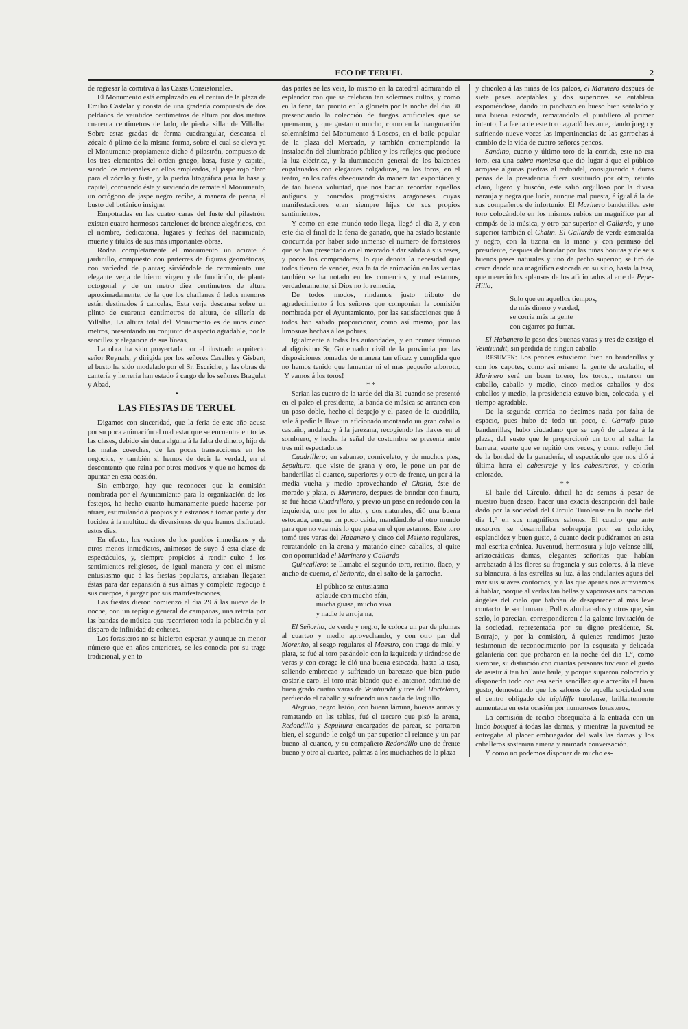ECO DE TERUEL 2
de regresar la comitiva á las Casas Consistoriales.
El Monumento está emplazado en el centro de la plaza de Emilio Castelar y consta de una gradería compuesta de dos peldaños de veintidos centímetros de altura por dos metros cuarenta centímetros de lado, de piedra sillar de Villalba. Sobre estas gradas de forma cuadrangular, descansa el zócalo ó plinto de la misma forma, sobre el cual se eleva ya el Monumento propiamente dicho ó pilastrón, compuesto de los tres elementos del orden griego, basa, fuste y capitel, siendo los materiales en ellos empleados, el jaspe rojo claro para el zócalo y fuste, y la piedra litográfica para la basa y capitel, coronando éste y sirviendo de remate al Monumento, un octógono de jaspe negro recibe, á manera de peana, el busto del botánico insigne.
Empotradas en las cuatro caras del fuste del pilastrón, existen cuatro hermosos cartelones de bronce alegóricos, con el nombre, dedicatoria, lugares y fechas del nacimiento, muerte y títulos de sus más importantes obras.
Rodea completamente el monumento un acirate ó jardinillo, compuesto con parterres de figuras geométricas, con variedad de plantas; sirviéndole de cerramiento una elegante verja de hierro virgen y de fundición, de planta octogonal y de un metro diez centímetros de altura aproximadamente, de la que los chaflanes ó lados menores están destinados á cancelas. Esta verja descansa sobre un plinto de cuarenta centímetros de altura, de sillería de Villalba. La altura total del Monumento es de unos cinco metros, presentando un conjunto de aspecto agradable, por la sencillez y elegancia de sus líneas.
La obra ha sido proyectada por el ilustrado arquitecto señor Reynals, y dirigida por los señores Caselles y Gisbert; el busto ha sido modelado por el Sr. Escriche, y las obras de cantería y herrería han estado á cargo de los señores Bragulat y Abad.
———•———
LAS FIESTAS DE TERUEL
Digamos con sinceridad, que la feria de este año acusa por su poca animación el mal estar que se encuentra en todas las clases, debido sin duda alguna á la falta de dinero, hijo de las malas cosechas, de las pocas transacciones en los negocios, y también si hemos de decir la verdad, en el descontento que reina por otros motivos y que no hemos de apuntar en esta ocasión.
Sin embargo, hay que reconocer que la comisión nombrada por el Ayuntamiento para la organización de los festejos, ha hecho cuanto humanamente puede hacerse por atraer, estimulando á propios y á estraños á tomar parte y dar lucidez á la multitud de diversiones de que hemos disfrutado estos dias.
En efecto, los vecinos de los pueblos inmediatos y de otros menos inmediatos, animosos de suyo á esta clase de espectáculos, y, siempre propicios á rendir culto á los sentimientos religiosos, de igual manera y con el mismo entusiasmo que á las fiestas populares, ansiaban llegasen éstas para dar espansión á sus almas y completo regocijo á sus cuerpos, á juzgar por sus manifestaciones.
Las fiestas dieron comienzo el dia 29 á las nueve de la noche, con un repique general de campanas, una retreta por las bandas de música que recorrieron toda la población y el disparo de infinidad de cohetes.
Los forasteros no se hicieron esperar, y aunque en menor número que en años anteriores, se les conocia por su trage tradicional, y en to-
das partes se les veia, lo mismo en la catedral admirando el esplendor con que se celebran tan solemnes cultos, y como en la feria, tan pronto en la glorieta por la noche del dia 30 presenciando la colección de fuegos artificiales que se quemaron, y que gustaron mucho, como en la inauguración solemnísima del Monumento á Loscos, en el baile popular de la plaza del Mercado, y también contemplando la instalación del alumbrado público y los reflejos que produce la luz eléctrica, y la iluminación general de los balcones engalanados con elegantes colgaduras, en los toros, en el teatro, en los cafés obsequiando da manera tan expontánea y de tan buena voluntad, que nos hacian recordar aquellos antiguos y honrados progresistas aragoneses cuyas manifestaciones eran siempre hijas de sus propios sentimientos.
Y como en este mundo todo llega, llegó el dia 3, y con este dia el final de la feria de ganado, que ha estado bastante concurrida por haber sido inmenso el numero de forasteros que se han presentado en el mercado á dar salida á sus reses, y pocos los compradores, lo que denota la necesidad que todos tienen de vender, esta falta de animación en las ventas también se ha notado en los comercios, y mal estamos, verdaderamente, si Dios no lo remedia.
De todos modos, rindamos justo tributo de agradecimiento á los señores que componian la comisión nombrada por el Ayuntamiento, por las satisfacciones que á todos han sabido proporcionar, como así mismo, por las limosnas hechas á los pobres.
Igualmente á todas las autoridades, y en primer término al dignísimo Sr. Gobernador civil de la provincia por las disposiciones tomadas de manera tan eficaz y cumplida que no hemos tenido que lamentar ni el mas pequeño alboroto. ¡Y vamos á los toros!
* *
Serian las cuatro de la tarde del dia 31 cuando se presentó en el palco el presidente, la banda de música se arranca con un paso doble, hecho el despejo y el paseo de la cuadrilla, sale á pedir la llave un aficionado montando un gran caballo castaño, andaluz y á la jerezana, recogiendo las llaves en el sombrero, y hecha la señal de costumbre se presenta ante tres mil espectadores
Cuadrillero: en sabanao, corniveleto, y de muchos pies, Sepultura, que viste de grana y oro, le pone un par de banderillas al cuarteo, superiores y otro de frente, un par á la media vuelta y medio aprovechando el Chatin, éste de morado y plata, el Marinero, despues de brindar con finura, se fué hacia Cuadrillero, y previo un pase en redondo con la izquierda, uno por lo alto, y dos naturales, dió una buena estocada, aunque un poco caida, mandándolo al otro mundo para que no vea más lo que pasa en el que estamos. Este toro tomó tres varas del Habanero y cinco del Meleno regulares, retratandolo en la arena y matando cinco caballos, al quite con oportunidad el Marinero y Gallardo
Quincallero: se llamaba el segundo toro, retinto, flaco, y ancho de cuerno, el Señorito, da el salto de la garrocha.
El público se entusiasma
aplaude con mucho afán,
mucha guasa, mucho viva
y nadie le arroja na.
El Señorito, de verde y negro, le coloca un par de plumas al cuarteo y medio aprovechando, y con otro par del Morenito, al sesgo regulares el Maestro, con trage de miel y plata, se fué al toro pasándolo con la izquierda y tirándose de veras y con corage le dió una buena estocada, hasta la tasa, saliendo embrocao y sufriendo un baretazo que bien pudo costarle caro. El toro más blando que el anterior, admitió de buen grado cuatro varas de Veintiundit y tres del Hortelano, perdiendo el caballo y sufriendo una caida de laiguillo.
Alegrito, negro listón, con buena lámina, buenas armas y rematando en las tablas, fué el tercero que pisó la arena, Redondillo y Sepultura encargados de parear, se portaron bien, el segundo le colgó un par superior al relance y un par bueno al cuarteo, y su compañero Redondillo uno de frente bueno y otro al cuarteo, palmas á los muchachos de la plaza
y chicoleo á las niñas de los palcos, el Marinero despues de siete pases aceptables y dos superiores se entablera exponiéndose, dando un pinchazo en hueso bien señalado y una buena estocada, rematandolo el puntillero al primer intento. La faena de este toro agradó bastante, dando juego y sufriendo nueve veces las impertinencias de las garrochas á cambio de la vida de cuatro señores pencos.
Sandino, cuarto y último toro de la corrida, este no era toro, era una cabra montesa que dió lugar á que el público arrojase algunas piedras al redondel, consiguiendo á duras penas de la presidencia fuera sustituido por otro, retinto claro, ligero y buscón, este salió orgulloso por la divisa naranja y negra que lucia, aunque mal puesta, é igual á la de sus compañeros de infortunio. El Marinero banderillea este toro colocándole en los mismos rubios un magnífico par al compás de la música, y otro par superior el Gallardo, y uno superior también el Chatin. El Gallardo de verde esmeralda y negro, con la tizona en la mano y con permiso del presidente, despues de brindar por las niñas bonitas y de seis buenos pases naturales y uno de pecho superior, se tiró de cerca dando una magnífica estocada en su sitio, hasta la tasa, que mereció los aplausos de los aficionados al arte de Pepe-Hillo.
Solo que en aquellos tiempos,
de más dinero y verdad,
se corria más la gente
con cigarros pa fumar.
El Habanero le paso dos buenas varas y tres de castigo el Veintiundit, sin pérdida de ningun caballo.
RESUMEN: Los peones estuvieron bien en banderillas y con los capotes, como así mismo la gente de acaballo, el Marinero será un buen torero, los toros... mataron un caballo, caballo y medio, cinco medios caballos y dos caballos y medio, la presidencia estuvo bien, colocada, y el tiempo agradable.
De la segunda corrida no decimos nada por falta de espacio, pues hubo de todo un poco, el Garrufo puso banderrillas, hubo ciudadano que se cayó de cabeza á la plaza, del susto que le proporcionó un toro al saltar la barrera, suerte que se repitió dos veces, y como reflejo fiel de la bondad de la ganadería, el espectáculo que nos dió á última hora el cabestraje y los cabestreros, y colorín colorado.
* *
El baile del Círculo. dificil ha de sernos á pesar de nuestro buen deseo, hacer una exacta descripción del baile dado por la sociedad del Círculo Turolense en la noche del dia 1.° en sus magníficos salones. El cuadro que ante nosotros se desarrollaba sobrepuja por su colorido, esplendidez y buen gusto, á cuanto decir pudiéramos en esta mal escrita crónica. Juventud, hermosura y lujo veíanse allí, aristocráticas damas, elegantes señoritas que habían arrebatado á las flores su fragancia y sus colores, á la nieve su blancura, á las estrellas su luz, á las ondulantes aguas del mar sus suaves contornos, y á las que apenas nos atreviamos á hablar, porque al verlas tan bellas y vaporosas nos parecian ángeles del cielo que habrían de desaparecer al más leve contacto de ser humano. Pollos almibarados y otros que, sin serlo, lo parecían, correspondieron á la galante invitación de la sociedad, representada por su digno presidente, Sr. Borrajo, y por la comisión, á quienes rendimos justo testimonio de reconocimiento por la esquisita y delicada galantería con que probaron en la noche del dia 1.°, como siempre, su distinción con cuantas personas tuvieron el gusto de asistir á tan brillante baile, y porque supieron colocarlo y disponerlo todo con esa seria sencillez que acredita el buen gusto, demostrando que los salones de aquella sociedad son el centro obligado de highliffe turolense, brillantemente aumentada en esta ocasión por numerosos forasteros.
La comisión de recibo obsequiaba á la entrada con un lindo bouquet á todas las damas, y mientras la juventud se entregaba al placer embriagador del wals las damas y los caballeros sostenian amena y animada conversación.
Y como no podemos disponer de mucho es-